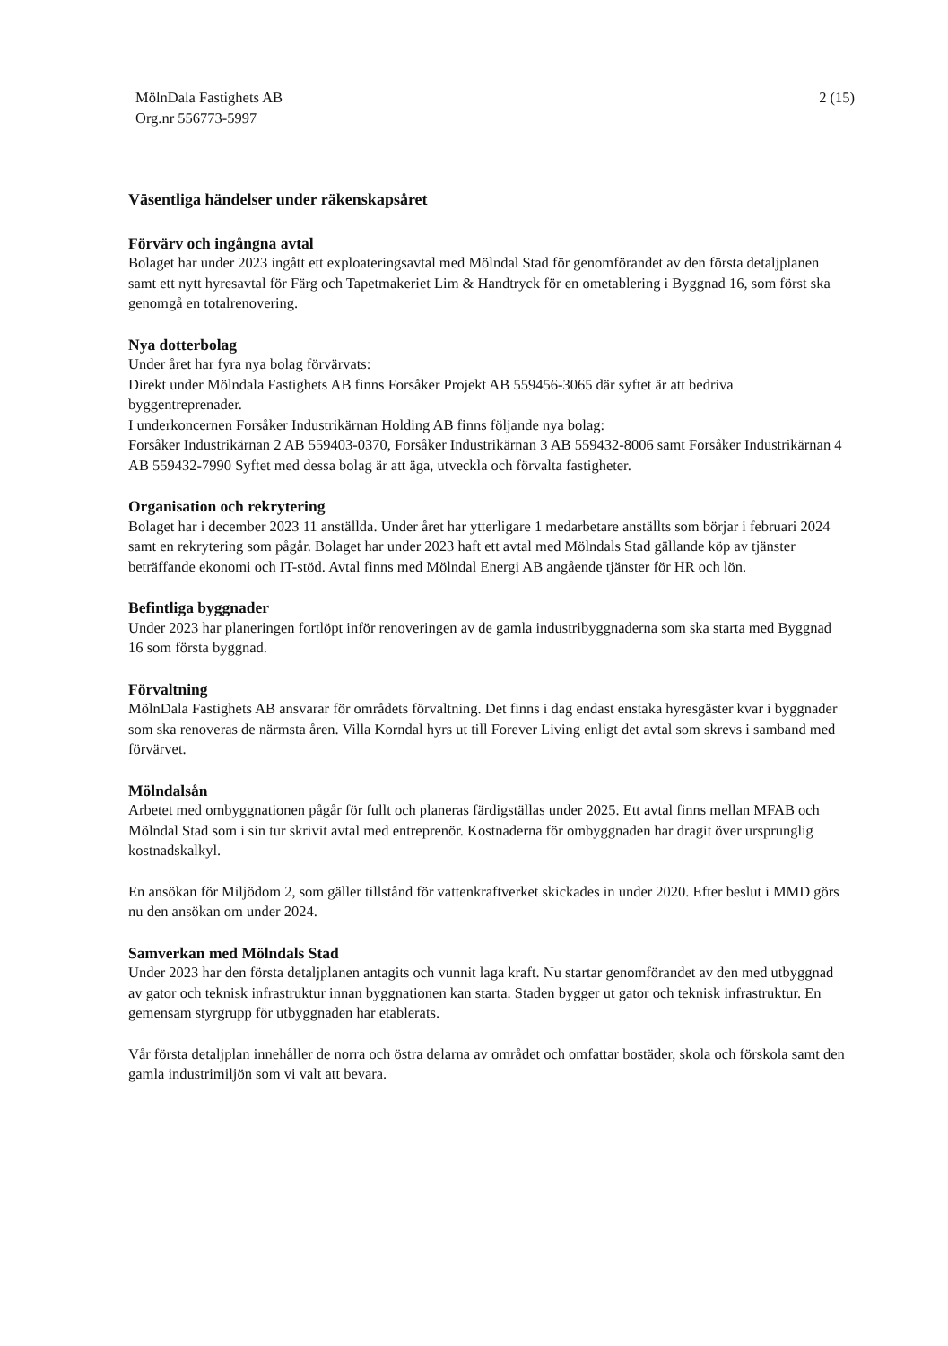MölnDala Fastighets AB
Org.nr 556773-5997
2 (15)
Väsentliga händelser under räkenskapsåret
Förvärv och ingångna avtal
Bolaget har under 2023 ingått ett exploateringsavtal med Mölndal Stad för genomförandet av den första detaljplanen samt ett nytt hyresavtal för Färg och Tapetmakeriet Lim & Handtryck för en ometablering i Byggnad 16, som först ska genomgå en totalrenovering.
Nya dotterbolag
Under året har fyra nya bolag förvärvats:
Direkt under Mölndala Fastighets AB finns Forsåker Projekt AB 559456-3065 där syftet är att bedriva byggentreprenader.
I underkoncernen Forsåker Industrikärnan Holding AB finns följande nya bolag:
Forsåker Industrikärnan 2 AB 559403-0370, Forsåker Industrikärnan 3 AB 559432-8006 samt Forsåker Industrikärnan 4 AB 559432-7990 Syftet med dessa bolag är att äga, utveckla och förvalta fastigheter.
Organisation och rekrytering
Bolaget har i december 2023 11 anställda. Under året har ytterligare 1 medarbetare anställts som börjar i februari 2024 samt en rekrytering som pågår. Bolaget har under 2023 haft ett avtal med Mölndals Stad gällande köp av tjänster beträffande ekonomi och IT-stöd. Avtal finns med Mölndal Energi AB angående tjänster för HR och lön.
Befintliga byggnader
Under 2023 har planeringen fortlöpt inför renoveringen av de gamla industribyggnaderna som ska starta med Byggnad 16 som första byggnad.
Förvaltning
MölnDala Fastighets AB ansvarar för områdets förvaltning. Det finns i dag endast enstaka hyresgäster kvar i byggnader som ska renoveras de närmsta åren. Villa Korndal hyrs ut till Forever Living enligt det avtal som skrevs i samband med förvärvet.
Mölndalsån
Arbetet med ombyggnationen pågår för fullt och planeras färdigställas under 2025. Ett avtal finns mellan MFAB och Mölndal Stad som i sin tur skrivit avtal med entreprenör. Kostnaderna för ombyggnaden har dragit över ursprunglig kostnadskalkyl.
En ansökan för Miljödom 2, som gäller tillstånd för vattenkraftverket skickades in under 2020. Efter beslut i MMD görs nu den ansökan om under 2024.
Samverkan med Mölndals Stad
Under 2023 har den första detaljplanen antagits och vunnit laga kraft. Nu startar genomförandet av den med utbyggnad av gator och teknisk infrastruktur innan byggnationen kan starta. Staden bygger ut gator och teknisk infrastruktur. En gemensam styrgrupp för utbyggnaden har etablerats.
Vår första detaljplan innehåller de norra och östra delarna av området och omfattar bostäder, skola och förskola samt den gamla industrimiljön som vi valt att bevara.